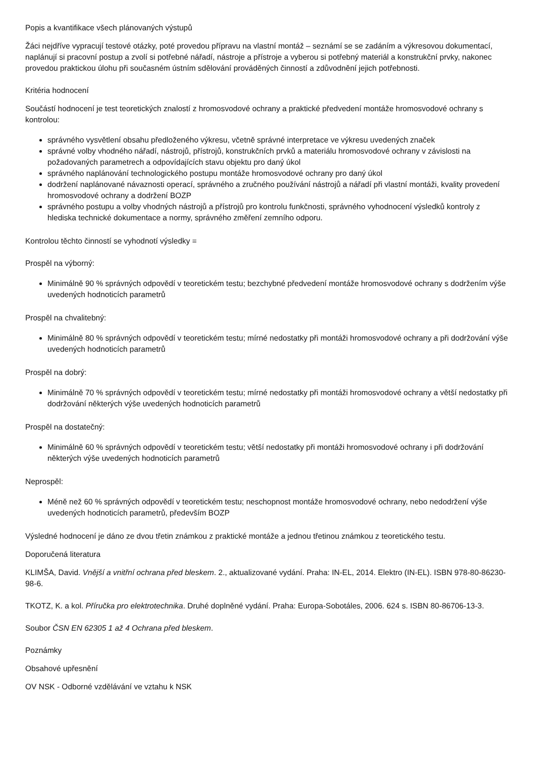Popis a kvantifikace všech plánovaných výstupů
Žáci nejdříve vypracují testové otázky, poté provedou přípravu na vlastní montáž – seznámí se se zadáním a výkresovou dokumentací, naplánují si pracovní postup a zvolí si potřebné nářadí, nástroje a přístroje a vyberou si potřebný materiál a konstrukční prvky, nakonec provedou praktickou úlohu při současném ústním sdělování prováděných činností a zdůvodnění jejich potřebnosti.
Kritéria hodnocení
Součástí hodnocení je test teoretických znalostí z hromosvodové ochrany a praktické předvedení montáže hromosvodové ochrany s kontrolou:
správného vysvětlení obsahu předloženého výkresu, včetně správné interpretace ve výkresu uvedených značek
správné volby vhodného nářadí, nástrojů, přístrojů, konstrukčních prvků a materiálu hromosvodové ochrany v závislosti na požadovaných parametrech a odpovídajících stavu objektu pro daný úkol
správného naplánování technologického postupu montáže hromosvodové ochrany pro daný úkol
dodržení naplánované návaznosti operací, správného a zručného používání nástrojů a nářadí při vlastní montáži, kvality provedení hromosvodové ochrany a dodržení BOZP
správného postupu a volby vhodných nástrojů a přístrojů pro kontrolu funkčnosti, správného vyhodnocení výsledků kontroly z hlediska technické dokumentace a normy, správného změření zemního odporu.
Kontrolou těchto činností se vyhodnotí výsledky =
Prospěl na výborný:
Minimálně 90 % správných odpovědí v teoretickém testu; bezchybné předvedení montáže hromosvodové ochrany s dodržením výše uvedených hodnoticích parametrů
Prospěl na chvalitebný:
Minimálně 80 % správných odpovědí v teoretickém testu; mírné nedostatky při montáži hromosvodové ochrany a při dodržování výše uvedených hodnoticích parametrů
Prospěl na dobrý:
Minimálně 70 % správných odpovědí v teoretickém testu; mírné nedostatky při montáži hromosvodové ochrany a větší nedostatky při dodržování některých výše uvedených hodnoticích parametrů
Prospěl na dostatečný:
Minimálně 60 % správných odpovědí v teoretickém testu; větší nedostatky při montáži hromosvodové ochrany i při dodržování některých výše uvedených hodnoticích parametrů
Neprospěl:
Méně než 60 % správných odpovědí v teoretickém testu; neschopnost montáže hromosvodové ochrany, nebo nedodržení výše uvedených hodnoticích parametrů, především BOZP
Výsledné hodnocení je dáno ze dvou třetin známkou z praktické montáže a jednou třetinou známkou z teoretického testu.
Doporučená literatura
KLIMŠA, David. Vnější a vnitřní ochrana před bleskem. 2., aktualizované vydání. Praha: IN-EL, 2014. Elektro (IN-EL). ISBN 978-80-86230-98-6.
TKOTZ, K. a kol. Příručka pro elektrotechnika. Druhé doplněné vydání. Praha: Europa-Sobotáles, 2006. 624 s. ISBN 80-86706-13-3.
Soubor ČSN EN 62305 1 až 4 Ochrana před bleskem.
Poznámky
Obsahové upřesnění
OV NSK - Odborné vzdělávání ve vztahu k NSK